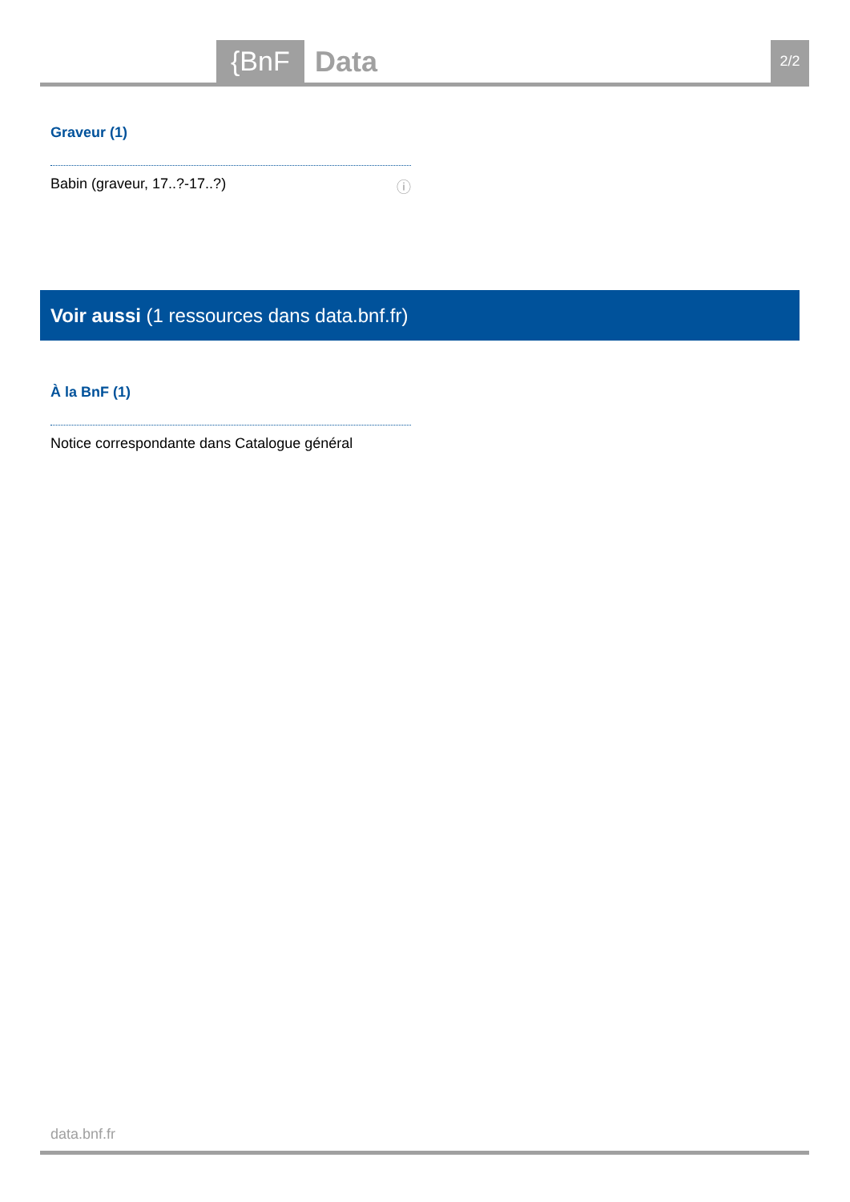{BnF Data 2/2
Graveur (1)
Babin (graveur, 17..?-17..?) ⓘ
Voir aussi (1 ressources dans data.bnf.fr)
À la BnF (1)
Notice correspondante dans Catalogue général
data.bnf.fr